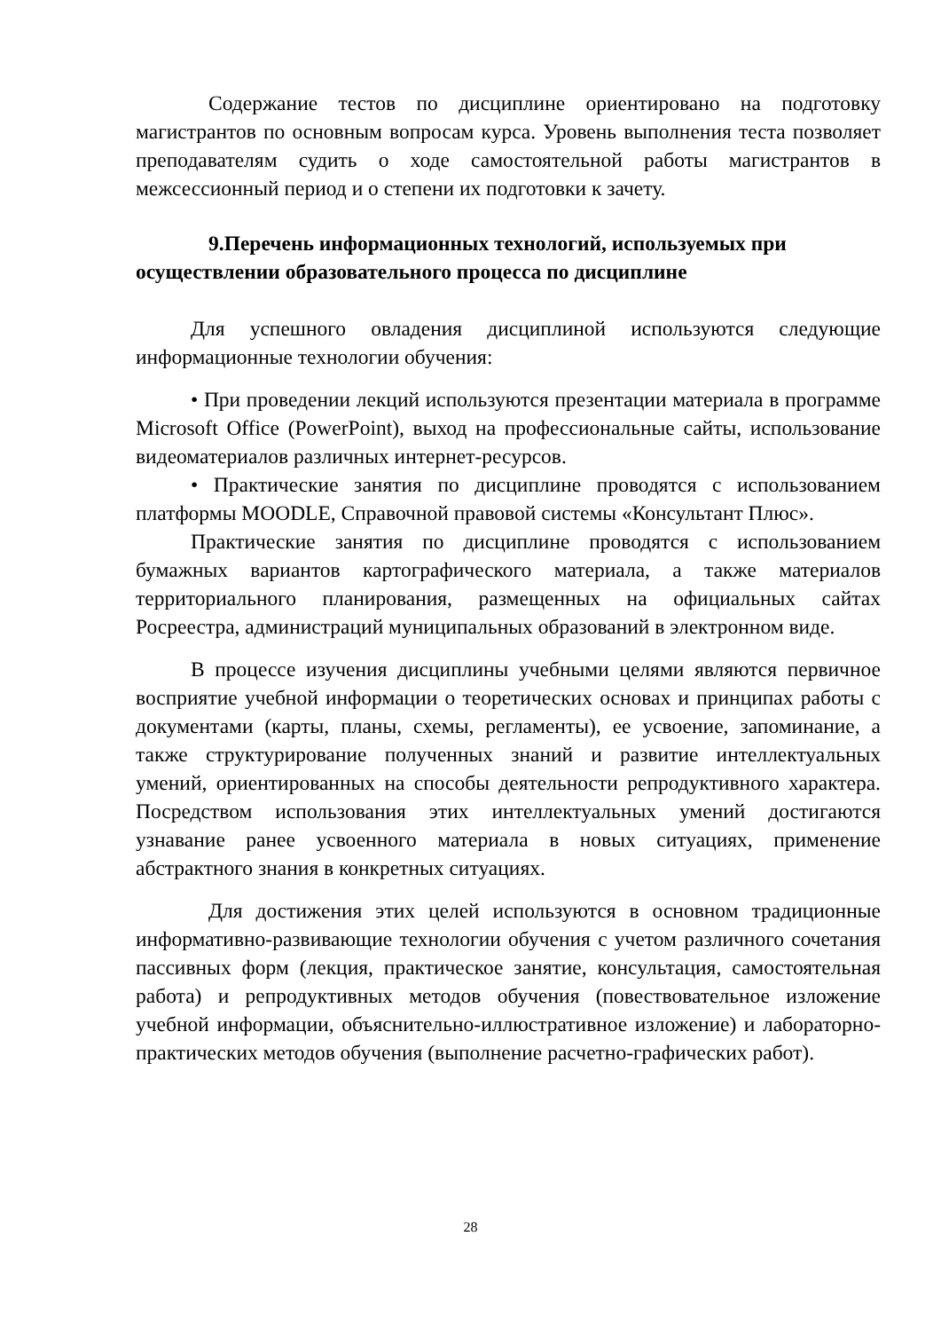Содержание тестов по дисциплине ориентировано на подготовку магистрантов по основным вопросам курса. Уровень выполнения теста позволяет преподавателям судить о ходе самостоятельной работы магистрантов в межсессионный период и о степени их подготовки к зачету.
9.Перечень информационных технологий, используемых при осуществлении образовательного процесса по дисциплине
Для успешного овладения дисциплиной используются следующие информационные технологии обучения:
• При проведении лекций используются презентации материала в программе Microsoft Office (PowerPoint), выход на профессиональные сайты, использование видеоматериалов различных интернет-ресурсов.
• Практические занятия по дисциплине проводятся с использованием платформы MOODLE, Справочной правовой системы «Консультант Плюс».
Практические занятия по дисциплине проводятся с использованием бумажных вариантов картографического материала, а также материалов территориального планирования, размещенных на официальных сайтах Росреестра, администраций муниципальных образований в электронном виде.
В процессе изучения дисциплины учебными целями являются первичное восприятие учебной информации о теоретических основах и принципах работы с документами (карты, планы, схемы, регламенты), ее усвоение, запоминание, а также структурирование полученных знаний и развитие интеллектуальных умений, ориентированных на способы деятельности репродуктивного характера. Посредством использования этих интеллектуальных умений достигаются узнавание ранее усвоенного материала в новых ситуациях, применение абстрактного знания в конкретных ситуациях.
Для достижения этих целей используются в основном традиционные информативно-развивающие технологии обучения с учетом различного сочетания пассивных форм (лекция, практическое занятие, консультация, самостоятельная работа) и репродуктивных методов обучения (повествовательное изложение учебной информации, объяснительно-иллюстративное изложение) и лабораторно-практических методов обучения (выполнение расчетно-графических работ).
28